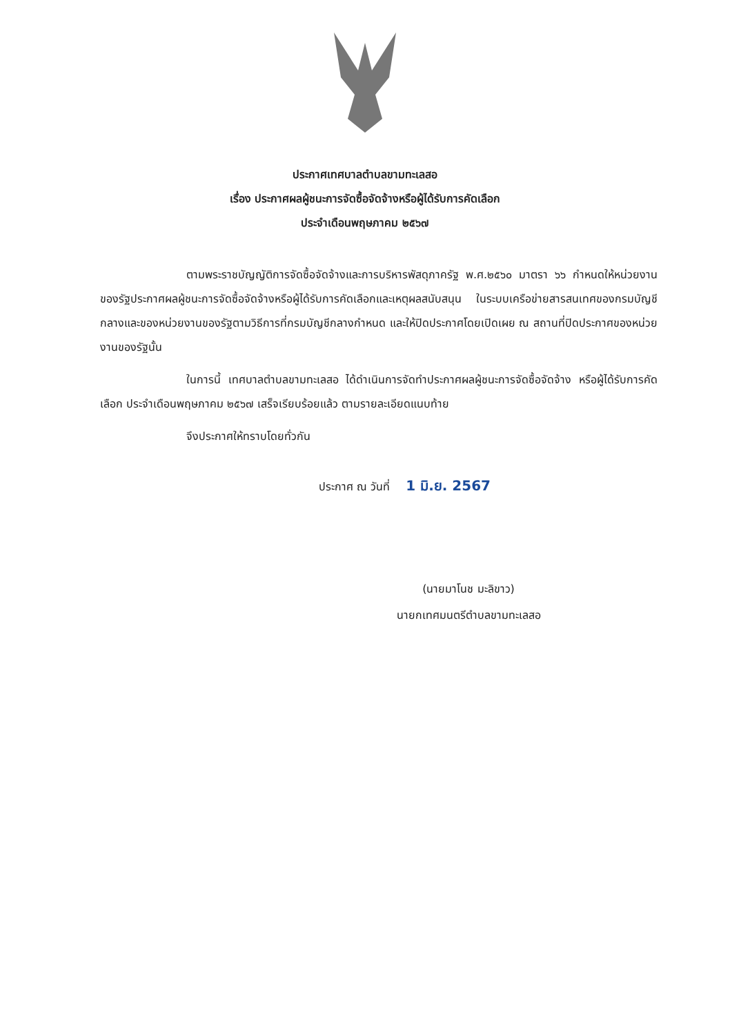ประกาศเทศบาลตำบลขามทะเลสอ
เรื่อง ประกาศผลผู้ชนะการจัดซื้อจัดจ้างหรือผู้ได้รับการคัดเลือก
ประจำเดือนพฤษภาคม ๒๕๖๗
ตามพระราชบัญญัติการจัดซื้อจัดจ้างและการบริหารพัสดุภาครัฐ พ.ศ.๒๕๖๐ มาตรา ๖๖ กำหนดให้หน่วยงานของรัฐประกาศผลผู้ชนะการจัดซื้อจัดจ้างหรือผู้ได้รับการคัดเลือกและเหตุผลสนับสนุน ในระบบเครือข่ายสารสนเทศของกรมบัญชีกลางและของหน่วยงานของรัฐตามวิธีการที่กรมบัญชีกลางกำหนด และให้ปิดประกาศโดยเปิดเผย ณ สถานที่ปิดประกาศของหน่วยงานของรัฐนั้น
ในการนี้ เทศบาลตำบลขามทะเลสอ ได้ดำเนินการจัดทำประกาศผลผู้ชนะการจัดซื้อจัดจ้าง หรือผู้ได้รับการคัดเลือก ประจำเดือนพฤษภาคม ๒๕๖๗ เสร็จเรียบร้อยแล้ว ตามรายละเอียดแนบท้าย
จึงประกาศให้ทราบโดยทั่วกัน
ประกาศ ณ วันที่ 1 มิ.ย. 2567
(นายมาโนช มะลิขาว)
นายกเทศมนตรีตำบลขามทะเลสอ